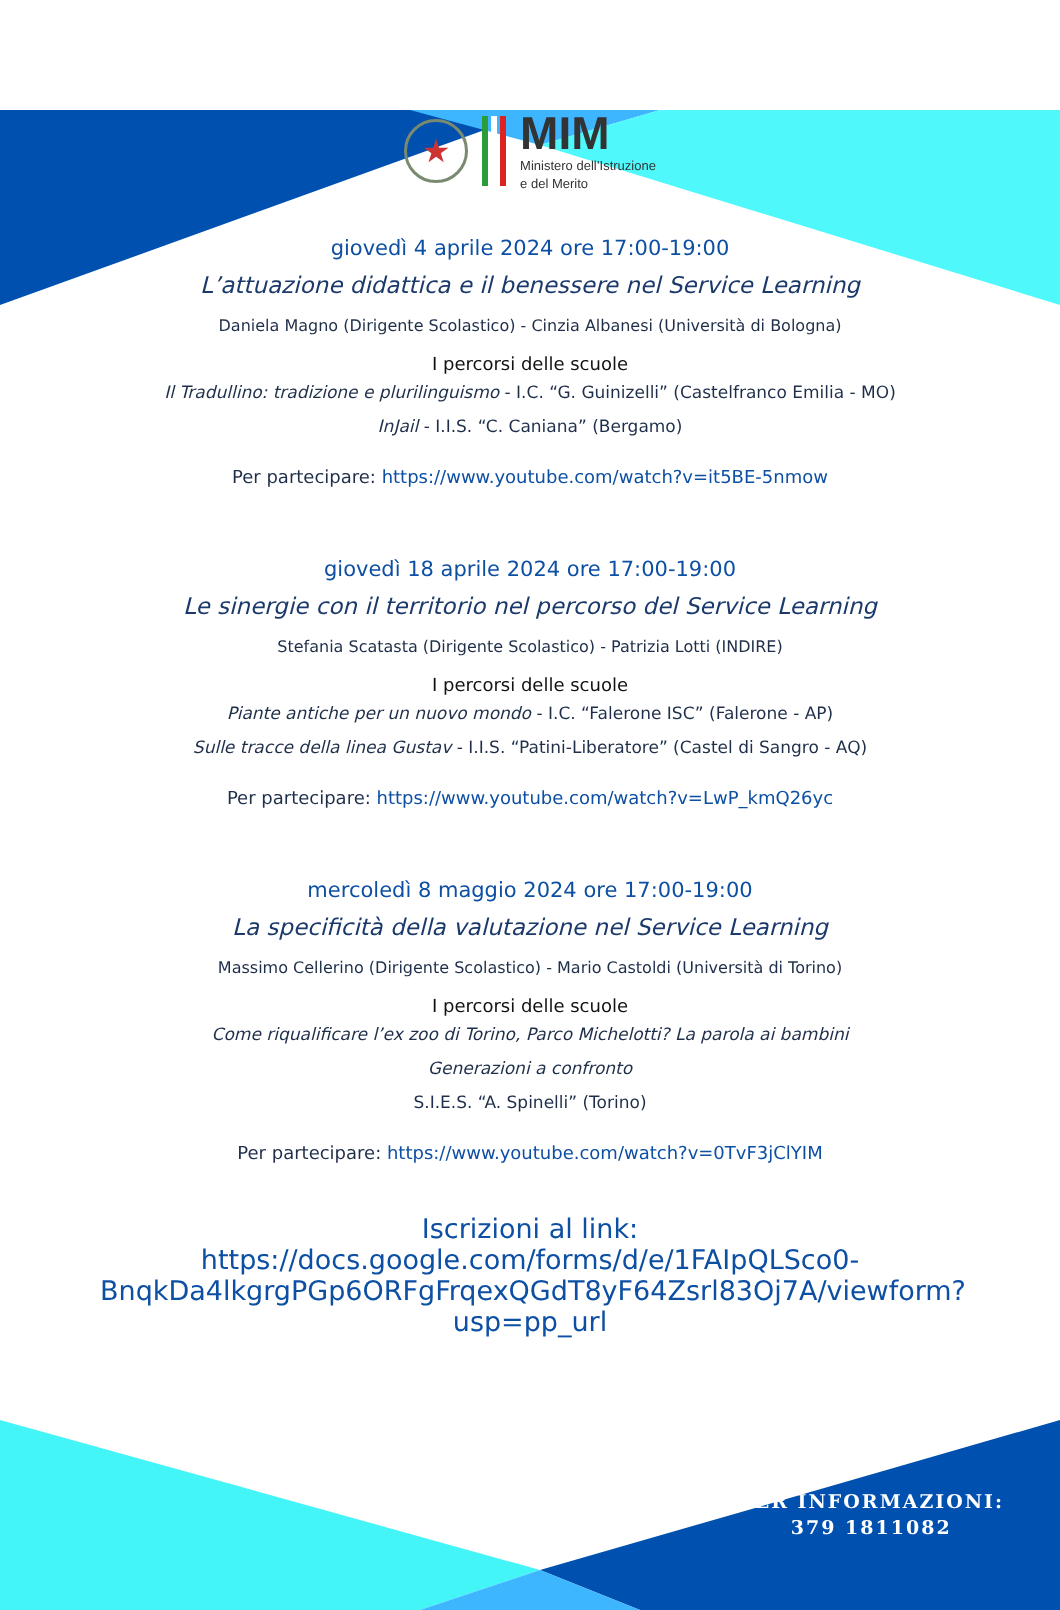★
MIM
Ministero dell’Istruzione
e del Merito
giovedì 4 aprile 2024 ore 17:00-19:00
L’attuazione didattica e il benessere nel Service Learning
Daniela Magno (Dirigente Scolastico) - Cinzia Albanesi (Università di Bologna)
I percorsi delle scuole
Il Tradullino: tradizione e plurilinguismo - I.C. “G. Guinizelli” (Castelfranco Emilia - MO)
InJail - I.I.S. “C. Caniana” (Bergamo)
Per partecipare: https://www.youtube.com/watch?v=it5BE-5nmow
giovedì 18 aprile 2024 ore 17:00-19:00
Le sinergie con il territorio nel percorso del Service Learning
Stefania Scatasta (Dirigente Scolastico) - Patrizia Lotti (INDIRE)
I percorsi delle scuole
Piante antiche per un nuovo mondo - I.C. “Falerone ISC” (Falerone - AP)
Sulle tracce della linea Gustav - I.I.S. “Patini-Liberatore” (Castel di Sangro - AQ)
Per partecipare: https://www.youtube.com/watch?v=LwP_kmQ26yc
mercoledì 8 maggio 2024 ore 17:00-19:00
La specificità della valutazione nel Service Learning
Massimo Cellerino (Dirigente Scolastico) - Mario Castoldi (Università di Torino)
I percorsi delle scuole
Come riqualificare l’ex zoo di Torino, Parco Michelotti? La parola ai bambini
Generazioni a confronto
S.I.E.S. “A. Spinelli” (Torino)
Per partecipare: https://www.youtube.com/watch?v=0TvF3jClYIM
Iscrizioni al link: https://docs.google.com/forms/d/e/1FAIpQLSco0-BnqkDa4lkgrgPGp6ORFgFrqexQGdT8yF64Zsrl83Oj7A/viewform?usp=pp_url
PER INFORMAZIONI:
379 1811082